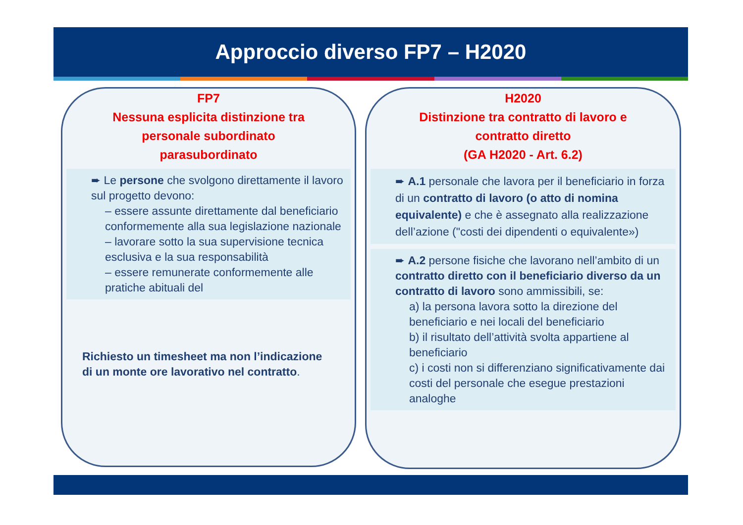Approccio diverso FP7 – H2020
FP7
Nessuna esplicita distinzione tra
personale subordinato
parasubordinato
➨ Le persone che svolgono direttamente il lavoro sul progetto devono:
– essere assunte direttamente dal beneficiario conformemente alla sua legislazione nazionale
– lavorare sotto la sua supervisione tecnica esclusiva e la sua responsabilità
– essere remunerate conformemente alle pratiche abituali del
Richiesto un timesheet ma non l’indicazione di un monte ore lavorativo nel contratto.
H2020
Distinzione tra contratto di lavoro e
contratto diretto
(GA H2020 - Art. 6.2)
➨ A.1 personale che lavora per il beneficiario in forza di un contratto di lavoro (o atto di nomina equivalente) e che è assegnato alla realizzazione dell’azione ("costi dei dipendenti o equivalente»)
➨ A.2 persone fisiche che lavorano nell’ambito di un contratto diretto con il beneficiario diverso da un contratto di lavoro sono ammissibili, se:
a) la persona lavora sotto la direzione del beneficiario e nei locali del beneficiario
b) il risultato dell’attività svolta appartiene al beneficiario
c) i costi non si differenziano significativamente dai costi del personale che esegue prestazioni analoghe